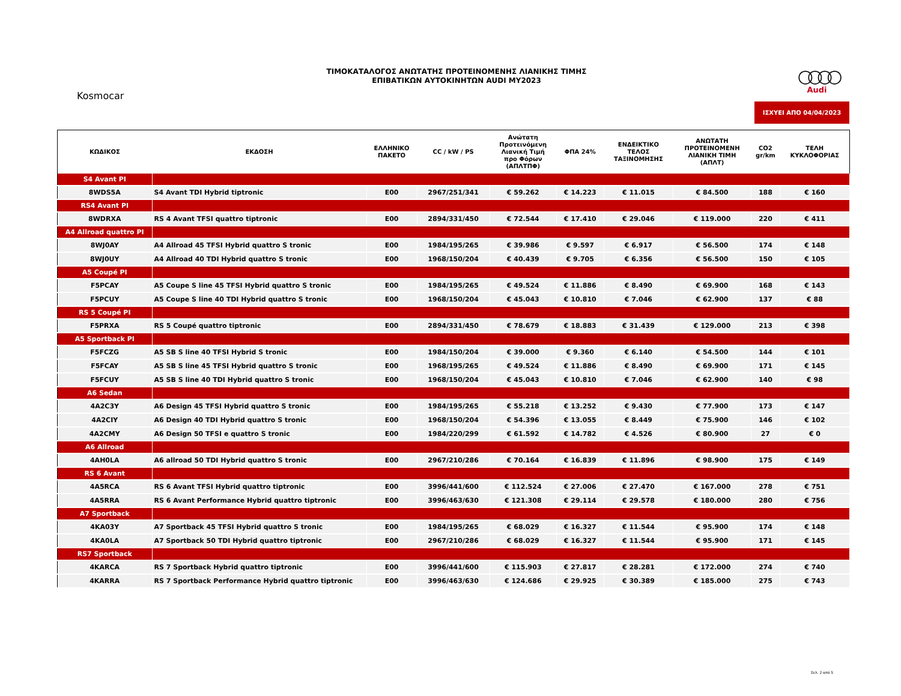ΤΙΜΟΚΑΤΑΛΟΓΟΣ ΑΝΩΤΑΤΗΣ ΠΡΟΤΕΙΝΟΜΕΝΗΣ ΛΙΑΝΙΚΗΣ ΤΙΜΗΣ
ΕΠΙΒΑΤΙΚΩΝ ΑΥΤΟΚΙΝΗΤΩΝ AUDI MY2023
Kosmocar
○○○○
Audi
ΙΣΧΥΕΙ ΑΠΟ 04/04/2023
| ΚΩΔΙΚΟΣ | ΕΚΔΟΣΗ | ΕΛΛΗΝΙΚΟ ΠΑΚΕΤΟ | CC / kW / PS | Ανώτατη Προτεινόμενη Λιανική Τιμή προ Φόρων (ΑΠΛΤΠΦ) | ΦΠΑ 24% | ΕΝΔΕΙΚΤΙΚΟ ΤΕΛΟΣ ΤΑΞΙΝΟΜΗΣΗΣ | ΑΝΩΤΑΤΗ ΠΡΟΤΕΙΝΟΜΕΝΗ ΛΙΑΝΙΚΗ ΤΙΜΗ (ΑΠΛΤ) | CO2 gr/km | ΤΕΛΗ ΚΥΚΛΟΦΟΡΙΑΣ |
| --- | --- | --- | --- | --- | --- | --- | --- | --- | --- |
| S4 Avant PI | | | | | | | | | |
| 8WDS5A | S4 Avant TDI Hybrid tiptronic | E00 | 2967/251/341 | € 59.262 | € 14.223 | € 11.015 | € 84.500 | 188 | € 160 |
| RS4 Avant PI | | | | | | | | | |
| 8WDRXA | RS 4 Avant TFSI quattro tiptronic | E00 | 2894/331/450 | € 72.544 | € 17.410 | € 29.046 | € 119.000 | 220 | € 411 |
| A4 Allroad quattro PI | | | | | | | | | |
| 8WJ0AY | A4 Allroad 45 TFSI Hybrid quattro S tronic | E00 | 1984/195/265 | € 39.986 | € 9.597 | € 6.917 | € 56.500 | 174 | € 148 |
| 8WJ0UY | A4 Allroad 40 TDI Hybrid quattro S tronic | E00 | 1968/150/204 | € 40.439 | € 9.705 | € 6.356 | € 56.500 | 150 | € 105 |
| A5 Coupé PI | | | | | | | | | |
| F5PCAY | A5 Coupe S line 45 TFSI Hybrid quattro S tronic | E00 | 1984/195/265 | € 49.524 | € 11.886 | € 8.490 | € 69.900 | 168 | € 143 |
| F5PCUY | A5 Coupe S line 40 TDI Hybrid quattro S tronic | E00 | 1968/150/204 | € 45.043 | € 10.810 | € 7.046 | € 62.900 | 137 | € 88 |
| RS 5 Coupé PI | | | | | | | | | |
| F5PRXA | RS 5 Coupé quattro tiptronic | E00 | 2894/331/450 | € 78.679 | € 18.883 | € 31.439 | € 129.000 | 213 | € 398 |
| A5 Sportback PI | | | | | | | | | |
| F5FCZG | A5 SB S line 40 TFSI Hybrid S tronic | E00 | 1984/150/204 | € 39.000 | € 9.360 | € 6.140 | € 54.500 | 144 | € 101 |
| F5FCAY | A5 SB S line 45 TFSI Hybrid quattro S tronic | E00 | 1968/195/265 | € 49.524 | € 11.886 | € 8.490 | € 69.900 | 171 | € 145 |
| F5FCUY | A5 SB S line 40 TDI Hybrid quattro S tronic | E00 | 1968/150/204 | € 45.043 | € 10.810 | € 7.046 | € 62.900 | 140 | € 98 |
| A6 Sedan | | | | | | | | | |
| 4A2C3Y | A6 Design 45 TFSI Hybrid quattro S tronic | E00 | 1984/195/265 | € 55.218 | € 13.252 | € 9.430 | € 77.900 | 173 | € 147 |
| 4A2CIY | A6 Design 40 TDI Hybrid quattro S tronic | E00 | 1968/150/204 | € 54.396 | € 13.055 | € 8.449 | € 75.900 | 146 | € 102 |
| 4A2CMY | A6 Design 50 TFSI e quattro S tronic | E00 | 1984/220/299 | € 61.592 | € 14.782 | € 4.526 | € 80.900 | 27 | € 0 |
| A6 Allroad | | | | | | | | | |
| 4AH0LA | A6 allroad 50 TDI Hybrid quattro S tronic | E00 | 2967/210/286 | € 70.164 | € 16.839 | € 11.896 | € 98.900 | 175 | € 149 |
| RS 6 Avant | | | | | | | | | |
| 4A5RCA | RS 6 Avant TFSI Hybrid quattro tiptronic | E00 | 3996/441/600 | € 112.524 | € 27.006 | € 27.470 | € 167.000 | 278 | € 751 |
| 4A5RRA | RS 6 Avant Performance Hybrid quattro tiptronic | E00 | 3996/463/630 | € 121.308 | € 29.114 | € 29.578 | € 180.000 | 280 | € 756 |
| A7 Sportback | | | | | | | | | |
| 4KA03Y | A7 Sportback 45 TFSI Hybrid quattro S tronic | E00 | 1984/195/265 | € 68.029 | € 16.327 | € 11.544 | € 95.900 | 174 | € 148 |
| 4KA0LA | A7 Sportback 50 TDI Hybrid quattro tiptronic | E00 | 2967/210/286 | € 68.029 | € 16.327 | € 11.544 | € 95.900 | 171 | € 145 |
| RS7 Sportback | | | | | | | | | |
| 4KARCA | RS 7 Sportback Hybrid quattro tiptronic | E00 | 3996/441/600 | € 115.903 | € 27.817 | € 28.281 | € 172.000 | 274 | € 740 |
| 4KARRA | RS 7 Sportback Performance Hybrid quattro tiptronic | E00 | 3996/463/630 | € 124.686 | € 29.925 | € 30.389 | € 185.000 | 275 | € 743 |
Σελ. 2 από 5